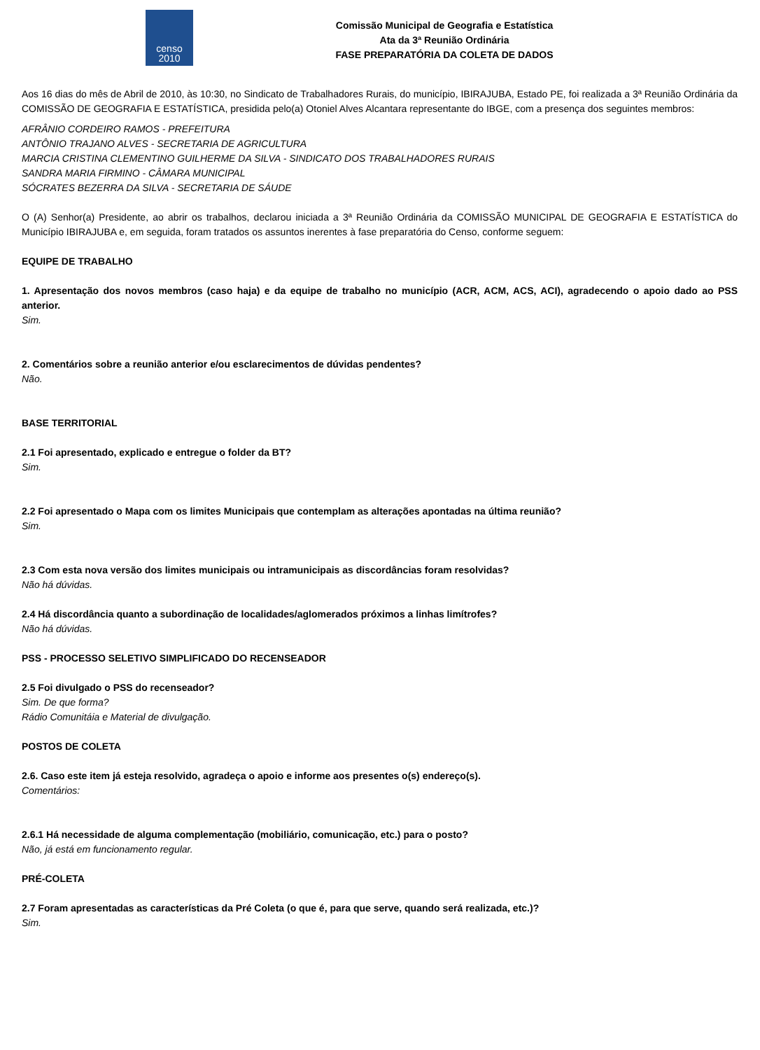censo
2010
Comissão Municipal de Geografia e Estatística
Ata da 3ª Reunião Ordinária
FASE PREPARATÓRIA DA COLETA DE DADOS
Aos 16 dias do mês de Abril de 2010, às 10:30, no Sindicato de Trabalhadores Rurais, do município, IBIRAJUBA, Estado PE, foi realizada a 3ª Reunião Ordinária da COMISSÃO DE GEOGRAFIA E ESTATÍSTICA, presidida pelo(a) Otoniel Alves Alcantara representante do IBGE, com a presença dos seguintes membros:
AFRÂNIO CORDEIRO RAMOS - PREFEITURA
ANTÔNIO TRAJANO ALVES - SECRETARIA DE AGRICULTURA
MARCIA CRISTINA CLEMENTINO GUILHERME DA SILVA - SINDICATO DOS TRABALHADORES RURAIS
SANDRA MARIA FIRMINO - CÂMARA MUNICIPAL
SÓCRATES BEZERRA DA SILVA - SECRETARIA DE SÁUDE
O (A) Senhor(a) Presidente, ao abrir os trabalhos, declarou iniciada a 3ª Reunião Ordinária da COMISSÃO MUNICIPAL DE GEOGRAFIA E ESTATÍSTICA do Município IBIRAJUBA e, em seguida, foram tratados os assuntos inerentes à fase preparatória do Censo, conforme seguem:
EQUIPE DE TRABALHO
1. Apresentação dos novos membros (caso haja) e da equipe de trabalho no município (ACR, ACM, ACS, ACI), agradecendo o apoio dado ao PSS anterior.
Sim.
2. Comentários sobre a reunião anterior e/ou esclarecimentos de dúvidas pendentes?
Não.
BASE TERRITORIAL
2.1 Foi apresentado, explicado e entregue o folder da BT?
Sim.
2.2 Foi apresentado o Mapa com os limites Municipais que contemplam as alterações apontadas na última reunião?
Sim.
2.3 Com esta nova versão dos limites municipais ou intramunicipais as discordâncias foram resolvidas?
Não há dúvidas.
2.4 Há discordância quanto a subordinação de localidades/aglomerados próximos a linhas limítrofes?
Não há dúvidas.
PSS - PROCESSO SELETIVO SIMPLIFICADO DO RECENSEADOR
2.5 Foi divulgado o PSS do recenseador?
Sim. De que forma?
Rádio Comunitáia e Material de divulgação.
POSTOS DE COLETA
2.6. Caso este item já esteja resolvido, agradeça o apoio e informe aos presentes o(s) endereço(s).
Comentários:
2.6.1 Há necessidade de alguma complementação (mobiliário, comunicação, etc.) para o posto?
Não, já está em funcionamento regular.
PRÉ-COLETA
2.7 Foram apresentadas as características da Pré Coleta (o que é, para que serve, quando será realizada, etc.)?
Sim.